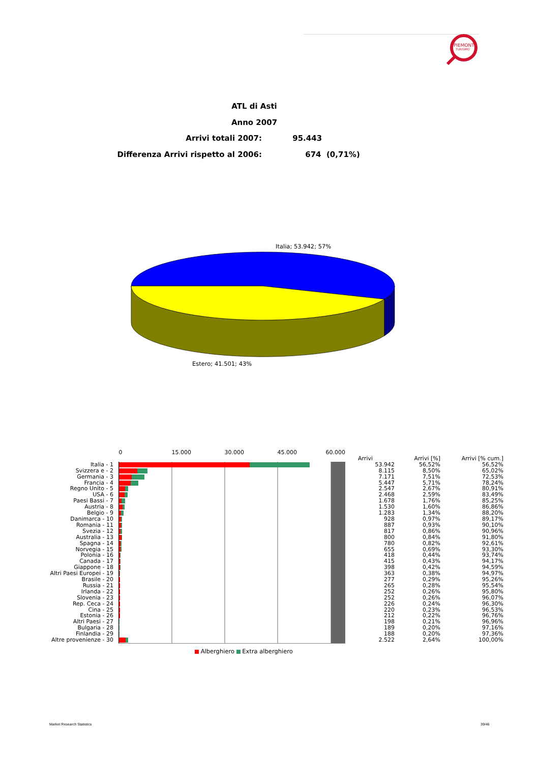PIEMONTE
TURISMO
ATL di Asti
Anno 2007
Arrivi totali 2007: 95.443
Differenza Arrivi rispetto al 2006: 674 (0,71%)
Italia; 53.942; 57%
Estero; 41.501; 43%
| | 0 15.000 30.000 45.000 60.000 | | | |
| | | Arrivi | Arrivi [%] | Arrivi [% cum.] |
| Italia - 1 | | 53.942 | 56,52% | 56,52% |
| Svizzera e - 2 | | 8.115 | 8,50% | 65,02% |
| Germania - 3 | | 7.171 | 7,51% | 72,53% |
| Francia - 4 | | 5.447 | 5,71% | 78,24% |
| Regno Unito - 5 | | 2.547 | 2,67% | 80,91% |
| USA - 6 | | 2.468 | 2,59% | 83,49% |
| Paesi Bassi - 7 | | 1.678 | 1,76% | 85,25% |
| Austria - 8 | | 1.530 | 1,60% | 86,86% |
| Belgio - 9 | | 1.283 | 1,34% | 88,20% |
| Danimarca - 10 | | 928 | 0,97% | 89,17% |
| Romania - 11 | | 887 | 0,93% | 90,10% |
| Svezia - 12 | | 817 | 0,86% | 90,96% |
| Australia - 13 | | 800 | 0,84% | 91,80% |
| Spagna - 14 | | 780 | 0,82% | 92,61% |
| Norvegia - 15 | | 655 | 0,69% | 93,30% |
| Polonia - 16 | | 418 | 0,44% | 93,74% |
| Canada - 17 | | 415 | 0,43% | 94,17% |
| Giappone - 18 | | 398 | 0,42% | 94,59% |
| Altri Paesi Europei - 19 | | 363 | 0,38% | 94,97% |
| Brasile - 20 | | 277 | 0,29% | 95,26% |
| Russia - 21 | | 265 | 0,28% | 95,54% |
| Irlanda - 22 | | 252 | 0,26% | 95,80% |
| Slovenia - 23 | | 252 | 0,26% | 96,07% |
| Rep. Ceca - 24 | | 226 | 0,24% | 96,30% |
| Cina - 25 | | 220 | 0,23% | 96,53% |
| Estonia - 26 | | 212 | 0,22% | 96,76% |
| Altri Paesi - 27 | | 198 | 0,21% | 96,96% |
| Bulgaria - 28 | | 189 | 0,20% | 97,16% |
| Finlandia - 29 | | 188 | 0,20% | 97,36% |
| Altre provenienze - 30 | | 2.522 | 2,64% | 100,00% |
Alberghiero Extra alberghiero
Market Research Statistics 39/46